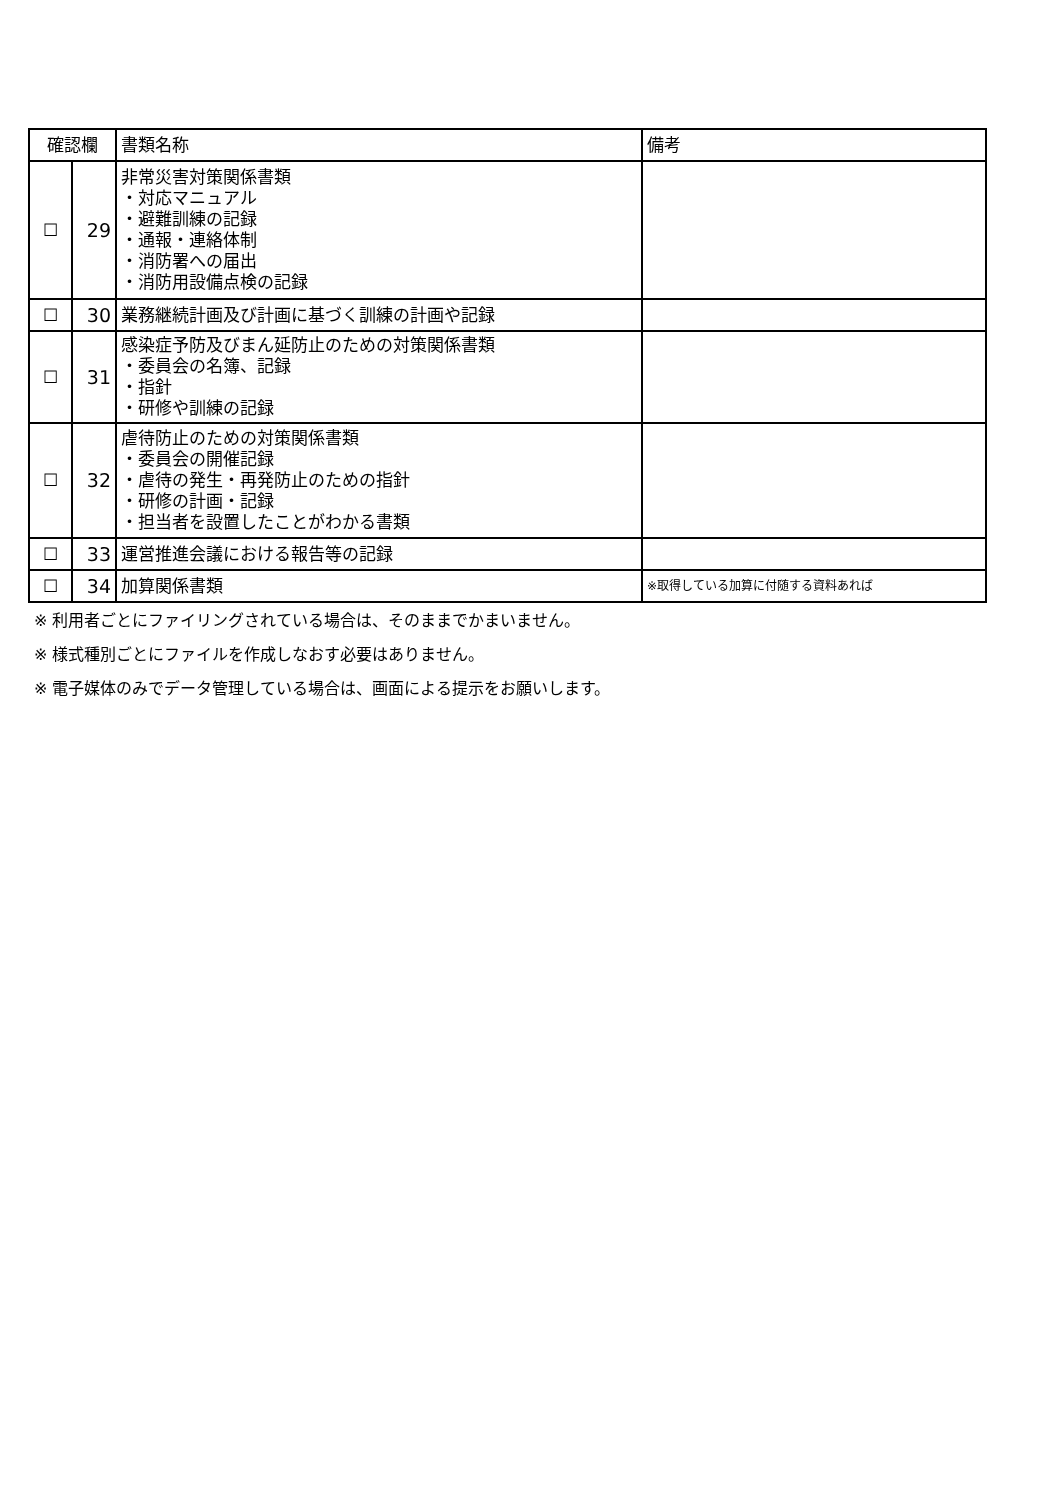| 確認欄 | | 書類名称 | 備考 |
| --- | --- | --- | --- |
| ☐ | 29 | 非常災害対策関係書類 ・対応マニュアル ・避難訓練の記録 ・通報・連絡体制 ・消防署への届出 ・消防用設備点検の記録 | |
| ☐ | 30 | 業務継続計画及び計画に基づく訓練の計画や記録 | |
| ☐ | 31 | 感染症予防及びまん延防止のための対策関係書類 ・委員会の名簿、記録 ・指針 ・研修や訓練の記録 | |
| ☐ | 32 | 虐待防止のための対策関係書類 ・委員会の開催記録 ・虐待の発生・再発防止のための指針 ・研修の計画・記録 ・担当者を設置したことがわかる書類 | |
| ☐ | 33 | 運営推進会議における報告等の記録 | |
| ☐ | 34 | 加算関係書類 | ※取得している加算に付随する資料あれば |
※ 利用者ごとにファイリングされている場合は、そのままでかまいません。
※ 様式種別ごとにファイルを作成しなおす必要はありません。
※ 電子媒体のみでデータ管理している場合は、画面による提示をお願いします。